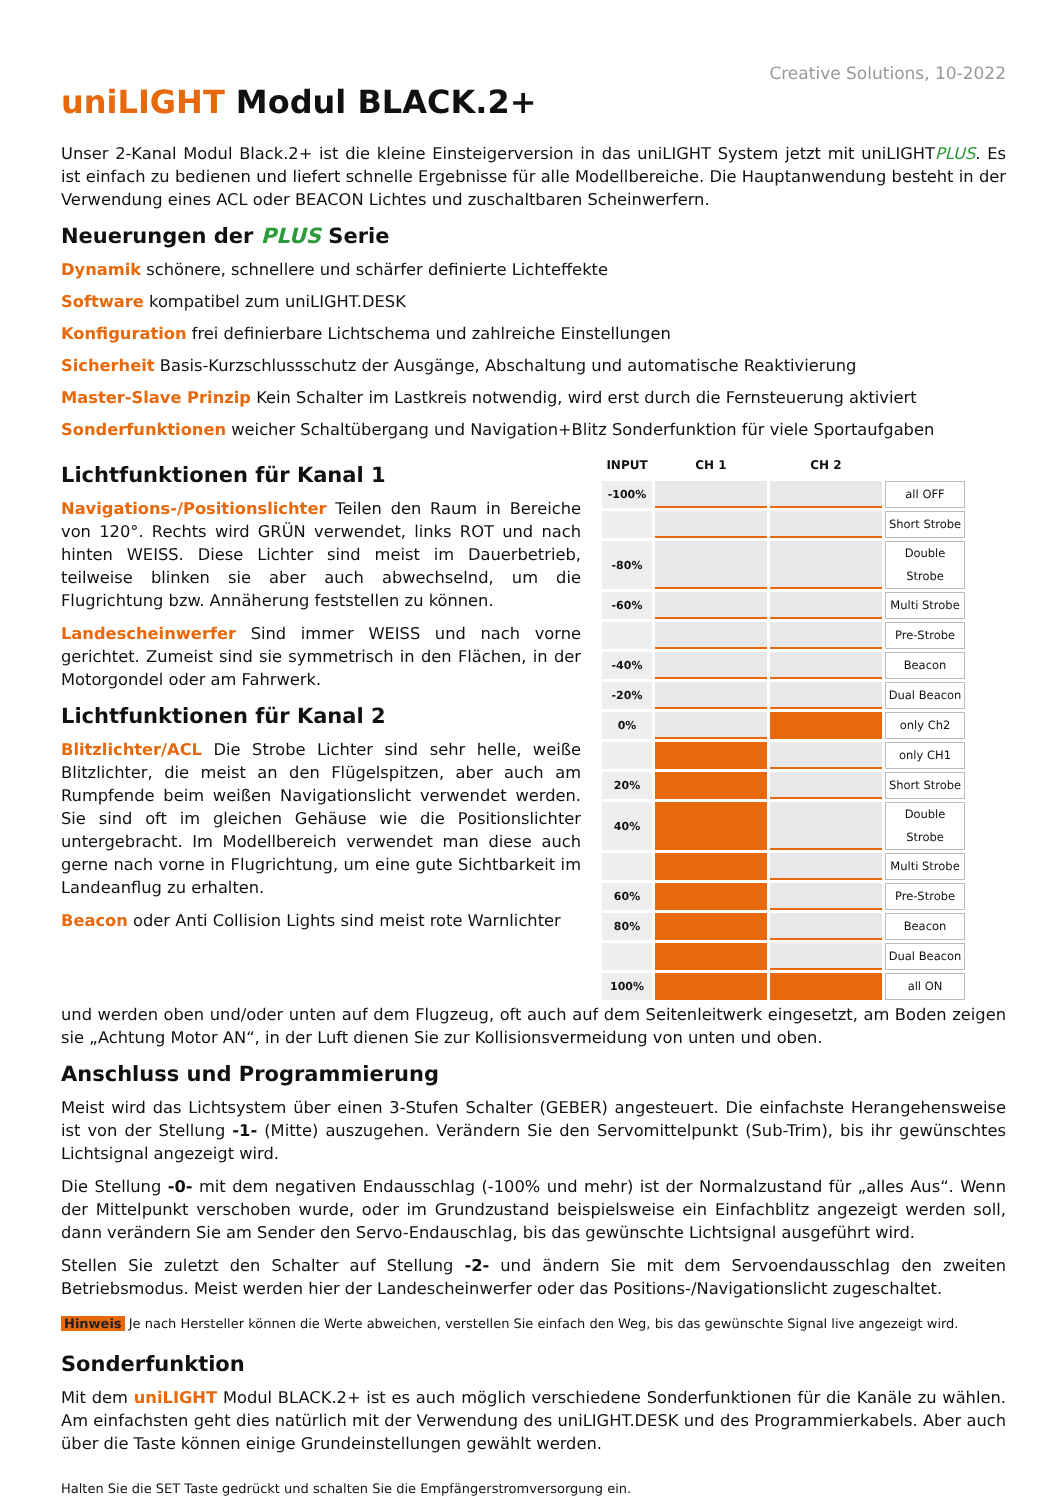Creative Solutions, 10-2022
uniLIGHT Modul BLACK.2+
Unser 2-Kanal Modul Black.2+ ist die kleine Einsteigerversion in das uniLIGHT System jetzt mit uniLIGHTPLUS. Es ist einfach zu bedienen und liefert schnelle Ergebnisse für alle Modellbereiche. Die Hauptanwendung besteht in der Verwendung eines ACL oder BEACON Lichtes und zuschaltbaren Scheinwerfern.
Neuerungen der PLUS Serie
Dynamik schönere, schnellere und schärfer definierte Lichteffekte
Software kompatibel zum uniLIGHT.DESK
Konfiguration frei definierbare Lichtschema und zahlreiche Einstellungen
Sicherheit Basis-Kurzschlussschutz der Ausgänge, Abschaltung und automatische Reaktivierung
Master-Slave Prinzip Kein Schalter im Lastkreis notwendig, wird erst durch die Fernsteuerung aktiviert
Sonderfunktionen weicher Schaltübergang und Navigation+Blitz Sonderfunktion für viele Sportaufgaben
Lichtfunktionen für Kanal 1
Navigations-/Positionslichter Teilen den Raum in Bereiche von 120°. Rechts wird GRÜN verwendet, links ROT und nach hinten WEISS. Diese Lichter sind meist im Dauerbetrieb, teilweise blinken sie aber auch abwechselnd, um die Flugrichtung bzw. Annäherung feststellen zu können.
Landescheinwerfer Sind immer WEISS und nach vorne gerichtet. Zumeist sind sie symmetrisch in den Flächen, in der Motorgondel oder am Fahrwerk.
Lichtfunktionen für Kanal 2
Blitzlichter/ACL Die Strobe Lichter sind sehr helle, weiße Blitzlichter, die meist an den Flügelspitzen, aber auch am Rumpfende beim weißen Navigationslicht verwendet werden. Sie sind oft im gleichen Gehäuse wie die Positionslichter untergebracht. Im Modellbereich verwendet man diese auch gerne nach vorne in Flugrichtung, um eine gute Sichtbarkeit im Landeanflug zu erhalten.
Beacon oder Anti Collision Lights sind meist rote Warnlichter
| INPUT | CH 1 | CH 2 | |
| --- | --- | --- | --- |
| -100% | | | all OFF |
| | | | Short Strobe |
| -80% | | | Double Strobe |
| -60% | | | Multi Strobe |
| | | | Pre-Strobe |
| -40% | | | Beacon |
| -20% | | | Dual Beacon |
| 0% | | | only Ch2 |
| | | | only CH1 |
| 20% | | | Short Strobe |
| 40% | | | Double Strobe |
| | | | Multi Strobe |
| 60% | | | Pre-Strobe |
| 80% | | | Beacon |
| | | | Dual Beacon |
| 100% | | | all ON |
und werden oben und/oder unten auf dem Flugzeug, oft auch auf dem Seitenleitwerk eingesetzt, am Boden zeigen sie „Achtung Motor AN“, in der Luft dienen Sie zur Kollisionsvermeidung von unten und oben.
Anschluss und Programmierung
Meist wird das Lichtsystem über einen 3-Stufen Schalter (GEBER) angesteuert. Die einfachste Herangehensweise ist von der Stellung -1- (Mitte) auszugehen. Verändern Sie den Servomittelpunkt (Sub-Trim), bis ihr gewünschtes Lichtsignal angezeigt wird.
Die Stellung -0- mit dem negativen Endausschlag (-100% und mehr) ist der Normalzustand für „alles Aus“. Wenn der Mittelpunkt verschoben wurde, oder im Grundzustand beispielsweise ein Einfachblitz angezeigt werden soll, dann verändern Sie am Sender den Servo-Endauschlag, bis das gewünschte Lichtsignal ausgeführt wird.
Stellen Sie zuletzt den Schalter auf Stellung -2- und ändern Sie mit dem Servoendausschlag den zweiten Betriebsmodus. Meist werden hier der Landescheinwerfer oder das Positions-/Navigationslicht zugeschaltet.
Hinweis Je nach Hersteller können die Werte abweichen, verstellen Sie einfach den Weg, bis das gewünschte Signal live angezeigt wird.
Sonderfunktion
Mit dem uniLIGHT Modul BLACK.2+ ist es auch möglich verschiedene Sonderfunktionen für die Kanäle zu wählen. Am einfachsten geht dies natürlich mit der Verwendung des uniLIGHT.DESK und des Programmierkabels. Aber auch über die Taste können einige Grundeinstellungen gewählt werden.
Halten Sie die SET Taste gedrückt und schalten Sie die Empfängerstromversorgung ein.